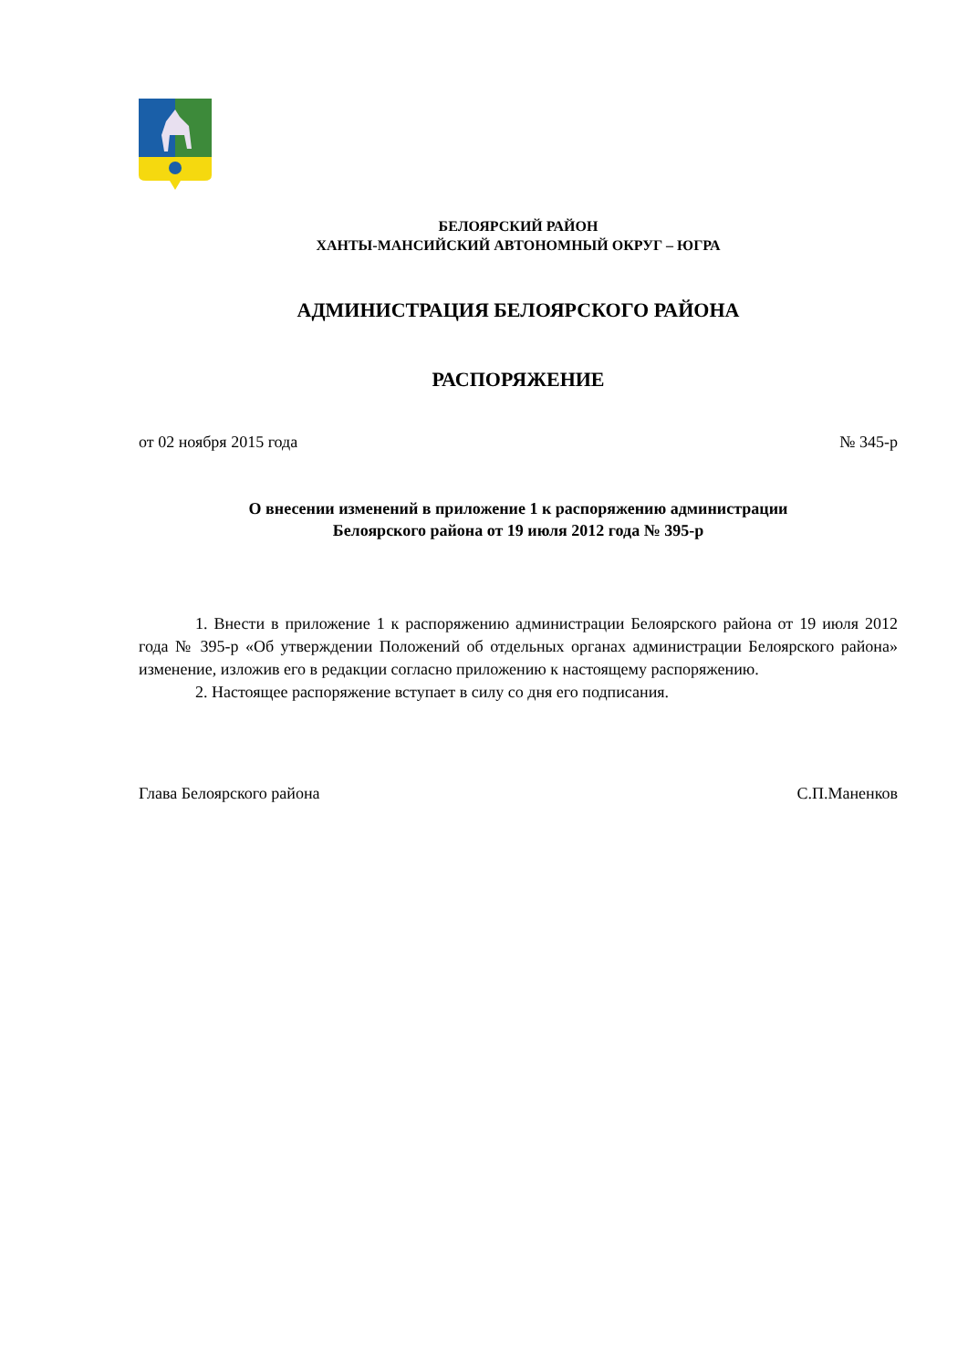БЕЛОЯРСКИЙ РАЙОН
ХАНТЫ-МАНСИЙСКИЙ АВТОНОМНЫЙ ОКРУГ – ЮГРА
АДМИНИСТРАЦИЯ БЕЛОЯРСКОГО РАЙОНА
РАСПОРЯЖЕНИЕ
от 02 ноября 2015 года № 345-р
О внесении изменений в приложение 1 к распоряжению администрации
Белоярского района от 19 июля 2012 года № 395-р
1. Внести в приложение 1 к распоряжению администрации Белоярского района от 19 июля 2012 года № 395-р «Об утверждении Положений об отдельных органах администрации Белоярского района» изменение, изложив его в редакции согласно приложению к настоящему распоряжению.
2. Настоящее распоряжение вступает в силу со дня его подписания.
Глава Белоярского района С.П.Маненков